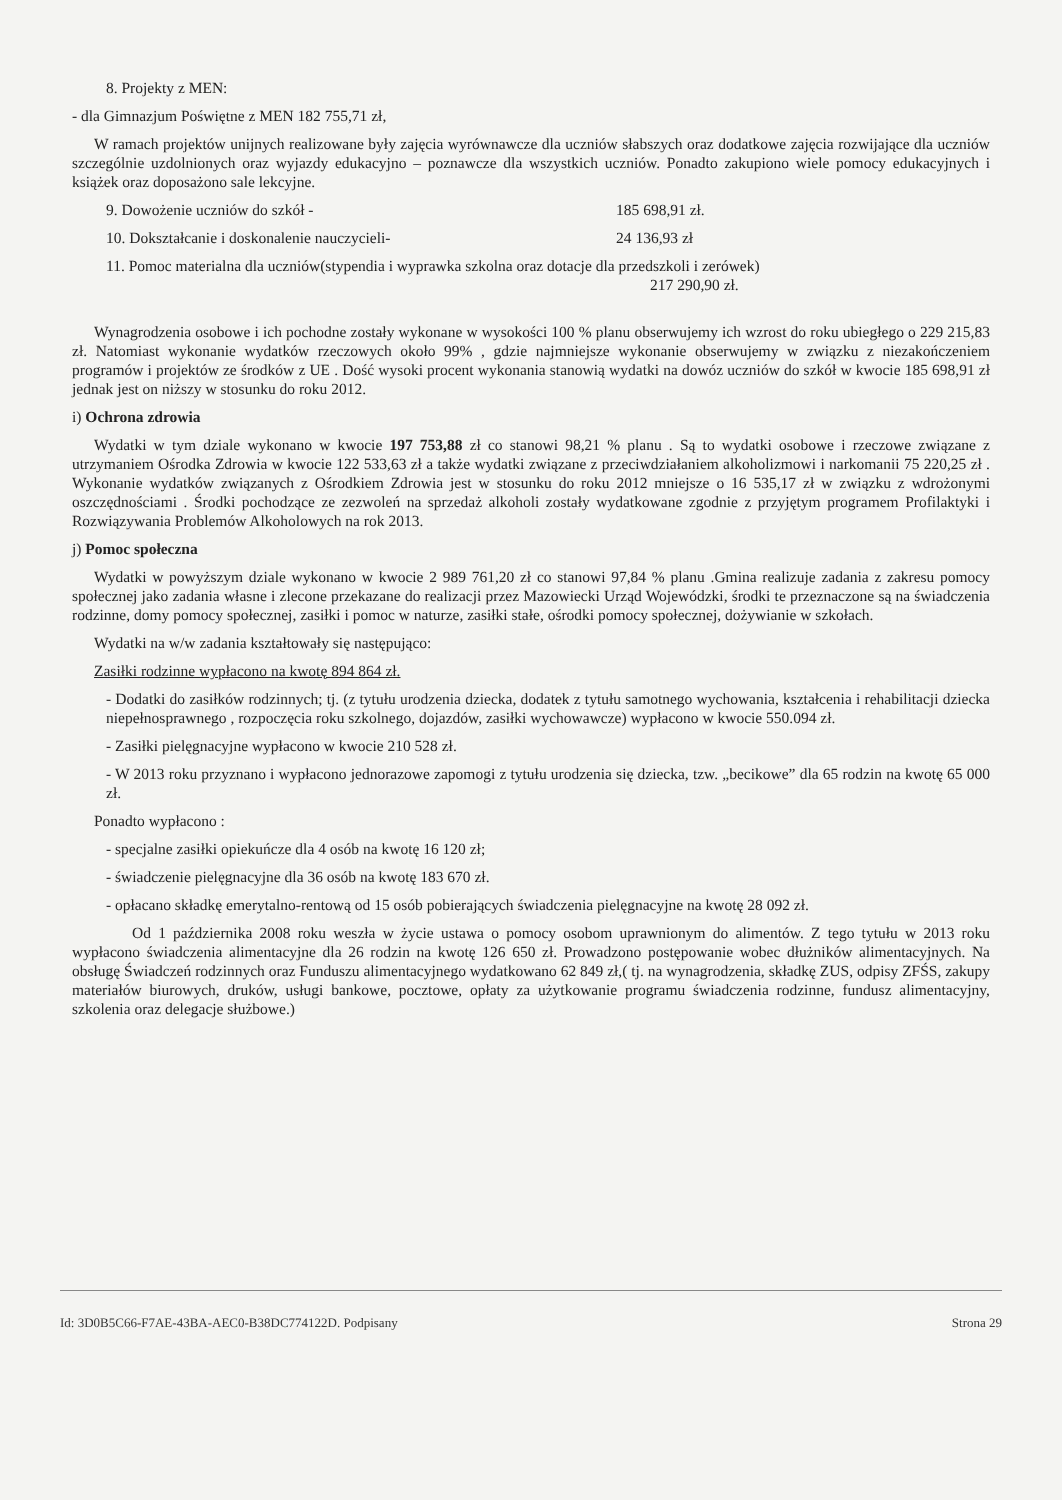8. Projekty z MEN:
- dla Gimnazjum Poświętne z MEN 182 755,71 zł,
W ramach projektów unijnych realizowane były zajęcia wyrównawcze dla uczniów słabszych oraz dodatkowe zajęcia rozwijające dla uczniów szczególnie uzdolnionych oraz wyjazdy edukacyjno – poznawcze dla wszystkich uczniów. Ponadto zakupiono wiele pomocy edukacyjnych i książek oraz doposażono sale lekcyjne.
9. Dowożenie uczniów do szkół - 185 698,91 zł.
10. Dokształcanie i doskonalenie nauczycieli- 24 136,93 zł
11. Pomoc materialna dla uczniów(stypendia i wyprawka szkolna oraz dotacje dla przedszkoli i zerówek)
217 290,90 zł.
Wynagrodzenia osobowe i ich pochodne zostały wykonane w wysokości 100 % planu obserwujemy ich wzrost do roku ubiegłego o 229 215,83 zł. Natomiast wykonanie wydatków rzeczowych około 99% , gdzie najmniejsze wykonanie obserwujemy w związku z niezakończeniem programów i projektów ze środków z UE . Dość wysoki procent wykonania stanowią wydatki na dowóz uczniów do szkół w kwocie 185 698,91 zł jednak jest on niższy w stosunku do roku 2012.
i) Ochrona zdrowia
Wydatki w tym dziale wykonano w kwocie 197 753,88 zł co stanowi 98,21 % planu . Są to wydatki osobowe i rzeczowe związane z utrzymaniem Ośrodka Zdrowia w kwocie 122 533,63 zł a także wydatki związane z przeciwdziałaniem alkoholizmowi i narkomanii 75 220,25 zł . Wykonanie wydatków związanych z Ośrodkiem Zdrowia jest w stosunku do roku 2012 mniejsze o 16 535,17 zł w związku z wdrożonymi oszczędnościami . Środki pochodzące ze zezwoleń na sprzedaż alkoholi zostały wydatkowane zgodnie z przyjętym programem Profilaktyki i Rozwiązywania Problemów Alkoholowych na rok 2013.
j) Pomoc społeczna
Wydatki w powyższym dziale wykonano w kwocie 2 989 761,20 zł co stanowi 97,84 % planu .Gmina realizuje zadania z zakresu pomocy społecznej jako zadania własne i zlecone przekazane do realizacji przez Mazowiecki Urząd Wojewódzki, środki te przeznaczone są na świadczenia rodzinne, domy pomocy społecznej, zasiłki i pomoc w naturze, zasiłki stałe, ośrodki pomocy społecznej, dożywianie w szkołach.
Wydatki na w/w zadania kształtowały się następująco:
Zasiłki rodzinne wypłacono na kwotę 894 864 zł.
- Dodatki do zasiłków rodzinnych; tj. (z tytułu urodzenia dziecka, dodatek z tytułu samotnego wychowania, kształcenia i rehabilitacji dziecka niepełnosprawnego , rozpoczęcia roku szkolnego, dojazdów, zasiłki wychowawcze) wypłacono w kwocie 550.094 zł.
- Zasiłki pielęgnacyjne wypłacono w kwocie 210 528 zł.
- W 2013 roku przyznano i wypłacono jednorazowe zapomogi z tytułu urodzenia się dziecka, tzw. „becikowe” dla 65 rodzin na kwotę 65 000 zł.
Ponadto wypłacono :
- specjalne zasiłki opiekuńcze dla 4 osób na kwotę 16 120 zł;
- świadczenie pielęgnacyjne dla 36 osób na kwotę 183 670 zł.
- opłacano składkę emerytalno-rentową od 15 osób pobierających świadczenia pielęgnacyjne na kwotę 28 092 zł.
Od 1 października 2008 roku weszła w życie ustawa o pomocy osobom uprawnionym do alimentów. Z tego tytułu w 2013 roku wypłacono świadczenia alimentacyjne dla 26 rodzin na kwotę 126 650 zł. Prowadzono postępowanie wobec dłużników alimentacyjnych. Na obsługę Świadczeń rodzinnych oraz Funduszu alimentacyjnego wydatkowano 62 849 zł,( tj. na wynagrodzenia, składkę ZUS, odpisy ZFŚS, zakupy materiałów biurowych, druków, usługi bankowe, pocztowe, opłaty za użytkowanie programu świadczenia rodzinne, fundusz alimentacyjny, szkolenia oraz delegacje służbowe.)
Id: 3D0B5C66-F7AE-43BA-AEC0-B38DC774122D. Podpisany Strona 29